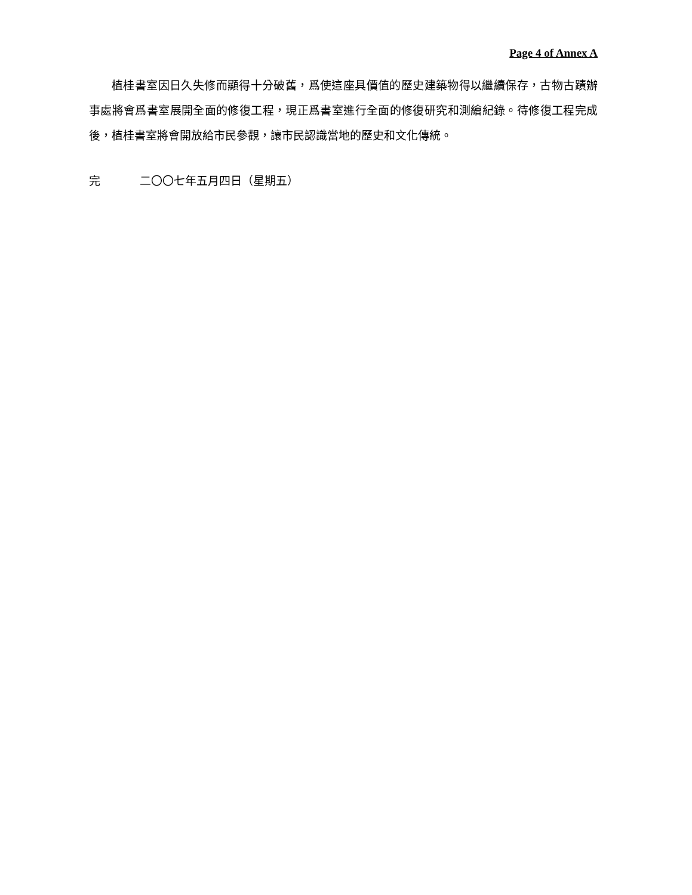Page 4 of Annex A
植桂書室因日久失修而顯得十分破舊，爲使這座具價值的歷史建築物得以繼續保存，古物古蹟辦事處將會爲書室展開全面的修復工程，現正爲書室進行全面的修復研究和測繪紀錄。待修復工程完成後，植桂書室將會開放給市民參觀，讓市民認識當地的歷史和文化傳統。
完 二〇〇七年五月四日（星期五）